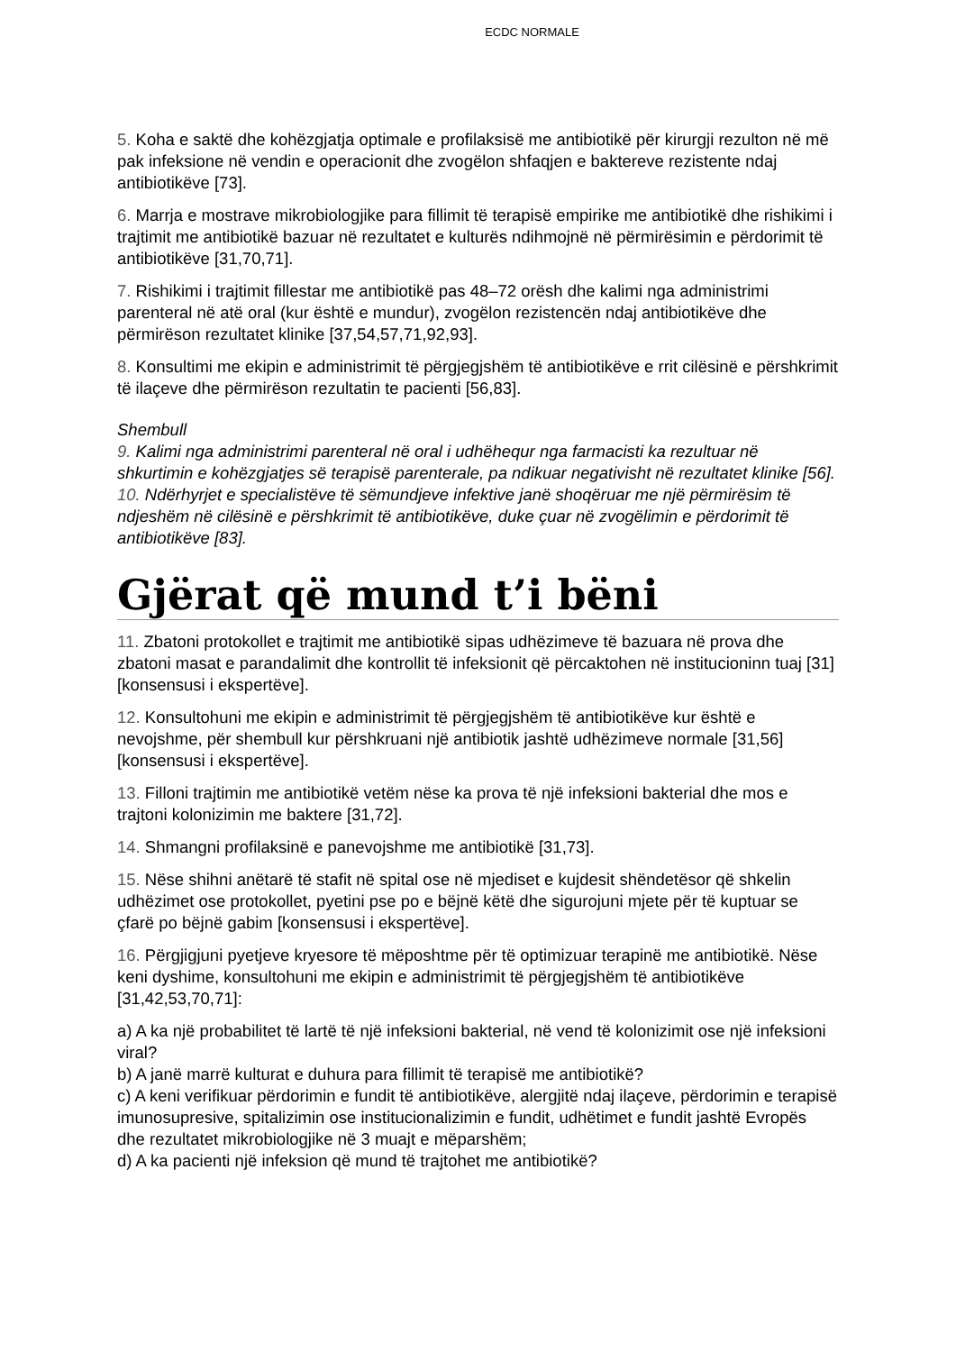ECDC NORMALE
5. Koha e saktë dhe kohëzgjatja optimale e profilaksisë me antibiotikë për kirurgji rezulton në më pak infeksione në vendin e operacionit dhe zvogëlon shfaqjen e baktereve rezistente ndaj antibiotikëve [73].
6. Marrja e mostrave mikrobiologjike para fillimit të terapisë empirike me antibiotikë dhe rishikimi i trajtimit me antibiotikë bazuar në rezultatet e kulturës ndihmojnë në përmirësimin e përdorimit të antibiotikëve [31,70,71].
7. Rishikimi i trajtimit fillestar me antibiotikë pas 48–72 orësh dhe kalimi nga administrimi parenteral në atë oral (kur është e mundur), zvogëlon rezistencën ndaj antibiotikëve dhe përmirëson rezultatet klinike [37,54,57,71,92,93].
8. Konsultimi me ekipin e administrimit të përgjegjshëm të antibiotikëve e rrit cilësinë e përshkrimit të ilaçeve dhe përmirëson rezultatin te pacienti [56,83].
Shembull
9. Kalimi nga administrimi parenteral në oral i udhëhequr nga farmacisti ka rezultuar në shkurtimin e kohëzgjatjes së terapisë parenterale, pa ndikuar negativisht në rezultatet klinike [56].
10. Ndërhyrjet e specialistëve të sëmundjeve infektive janë shoqëruar me një përmirësim të ndjeshëm në cilësinë e përshkrimit të antibiotikëve, duke çuar në zvogëlimin e përdorimit të antibiotikëve [83].
Gjërat që mund t’i bëni
11. Zbatoni protokollet e trajtimit me antibiotikë sipas udhëzimeve të bazuara në prova dhe zbatoni masat e parandalimit dhe kontrollit të infeksionit që përcaktohen në institucioninn tuaj [31] [konsensusi i ekspertëve].
12. Konsultohuni me ekipin e administrimit të përgjegjshëm të antibiotikëve kur është e nevojshme, për shembull kur përshkruani një antibiotik jashtë udhëzimeve normale [31,56] [konsensusi i ekspertëve].
13. Filloni trajtimin me antibiotikë vetëm nëse ka prova të një infeksioni bakterial dhe mos e trajtoni kolonizimin me baktere [31,72].
14. Shmangni profilaksinë e panevojshme me antibiotikë [31,73].
15. Nëse shihni anëtarë të stafit në spital ose në mjediset e kujdesit shëndetësor që shkelin udhëzimet ose protokollet, pyetini pse po e bëjnë këtë dhe sigurojuni mjete për të kuptuar se çfarë po bëjnë gabim [konsensusi i ekspertëve].
16. Përgjigjuni pyetjeve kryesore të mëposhtme për të optimizuar terapinë me antibiotikë. Nëse keni dyshime, konsultohuni me ekipin e administrimit të përgjegjshëm të antibiotikëve [31,42,53,70,71]:
a) A ka një probabilitet të lartë të një infeksioni bakterial, në vend të kolonizimit ose një infeksioni viral?
b) A janë marrë kulturat e duhura para fillimit të terapisë me antibiotikë?
c) A keni verifikuar përdorimin e fundit të antibiotikëve, alergjitë ndaj ilaçeve, përdorimin e terapisë imunosupresive, spitalizimin ose institucionalizimin e fundit, udhëtimet e fundit jashtë Evropës dhe rezultatet mikrobiologjike në 3 muajt e mëparshëm;
d) A ka pacienti një infeksion që mund të trajtohet me antibiotikë?